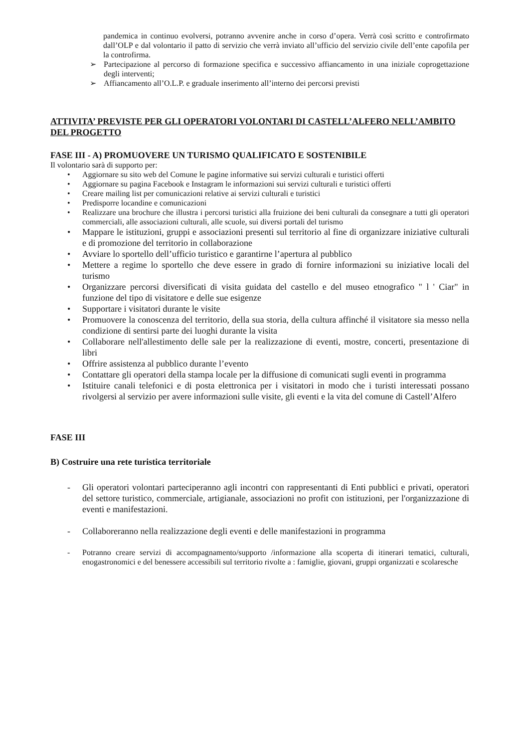pandemica in continuo evolversi, potranno avvenire anche in corso d’opera. Verrà così scritto e controfirmato dall’OLP e dal volontario il patto di servizio che verrà inviato all’ufficio del servizio civile dell’ente capofila per la controfirma.
➢ Partecipazione al percorso di formazione specifica e successivo affiancamento in una iniziale coprogettazione degli interventi;
➢ Affiancamento all’O.L.P. e graduale inserimento all’interno dei percorsi previsti
ATTIVITA’ PREVISTE PER GLI OPERATORI VOLONTARI DI CASTELL’ALFERO NELL’AMBITO DEL PROGETTO
FASE III - A) PROMUOVERE UN TURISMO QUALIFICATO E SOSTENIBILE
Il volontario sarà di supporto per:
• Aggiornare su sito web del Comune le pagine informative sui servizi culturali e turistici offerti
• Aggiornare su pagina Facebook e Instagram le informazioni sui servizi culturali e turistici offerti
• Creare mailing list per comunicazioni relative ai servizi culturali e turistici
• Predisporre locandine e comunicazioni
• Realizzare una brochure che illustra i percorsi turistici alla fruizione dei beni culturali da consegnare a tutti gli operatori commerciali, alle associazioni culturali, alle scuole, sui diversi portali del turismo
• Mappare le istituzioni, gruppi e associazioni presenti sul territorio al fine di organizzare iniziative culturali e di promozione del territorio in collaborazione
• Avviare lo sportello dell’ufficio turistico e garantirne l’apertura al pubblico
• Mettere a regime lo sportello che deve essere in grado di fornire informazioni su iniziative locali del turismo
• Organizzare percorsi diversificati di visita guidata del castello e del museo etnografico " l ' Ciar" in funzione del tipo di visitatore e delle sue esigenze
• Supportare i visitatori durante le visite
• Promuovere la conoscenza del territorio, della sua storia, della cultura affinché il visitatore sia messo nella condizione di sentirsi parte dei luoghi durante la visita
• Collaborare nell'allestimento delle sale per la realizzazione di eventi, mostre, concerti, presentazione di libri
• Offrire assistenza al pubblico durante l’evento
• Contattare gli operatori della stampa locale per la diffusione di comunicati sugli eventi in programma
• Istituire canali telefonici e di posta elettronica per i visitatori in modo che i turisti interessati possano rivolgersi al servizio per avere informazioni sulle visite, gli eventi e la vita del comune di Castell’Alfero
FASE III
B) Costruire una rete turistica territoriale
- Gli operatori volontari parteciperanno agli incontri con rappresentanti di Enti pubblici e privati, operatori del settore turistico, commerciale, artigianale, associazioni no profit con istituzioni, per l'organizzazione di eventi e manifestazioni.
- Collaboreranno nella realizzazione degli eventi e delle manifestazioni in programma
- Potranno creare servizi di accompagnamento/supporto /informazione alla scoperta di itinerari tematici, culturali, enogastronomici e del benessere accessibili sul territorio rivolte a : famiglie, giovani, gruppi organizzati e scolaresche